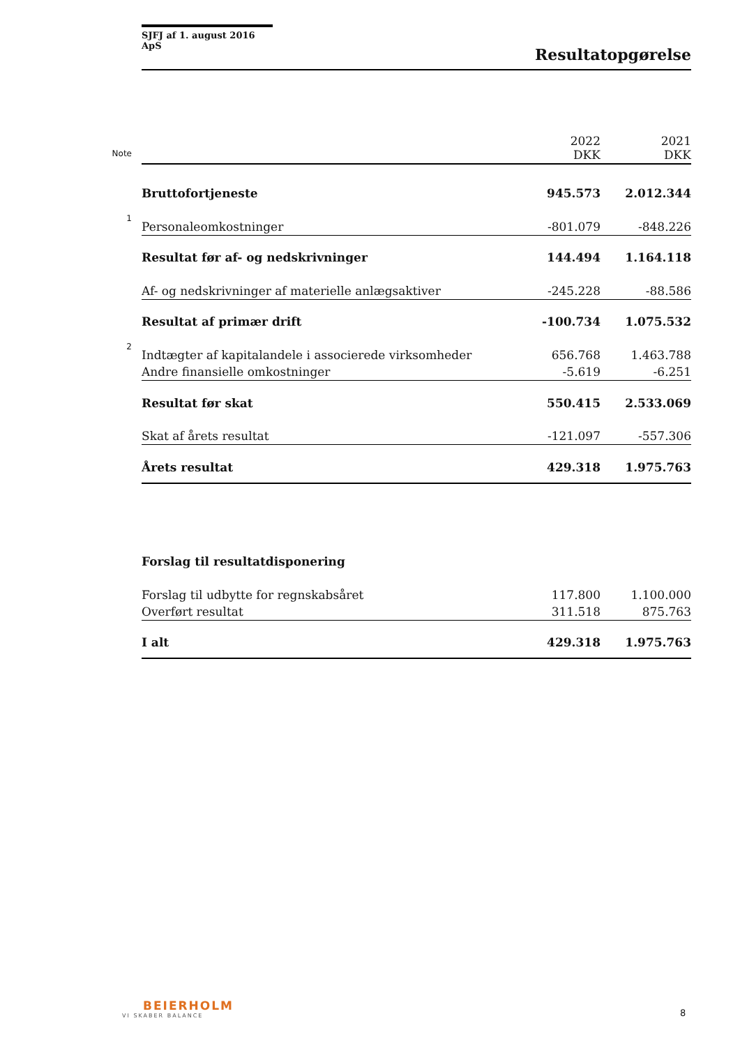SJFJ af 1. august 2016 ApS
Resultatopgørelse
| Note | | 2022 DKK | 2021 DKK |
| --- | --- | --- | --- |
| | Bruttofortjeneste | 945.573 | 2.012.344 |
| 1 | Personaleomkostninger | -801.079 | -848.226 |
| | Resultat før af- og nedskrivninger | 144.494 | 1.164.118 |
| | Af- og nedskrivninger af materielle anlægsaktiver | -245.228 | -88.586 |
| | Resultat af primær drift | -100.734 | 1.075.532 |
| 2 | Indtægter af kapitalandele i associerede virksomheder | 656.768 | 1.463.788 |
| | Andre finansielle omkostninger | -5.619 | -6.251 |
| | Resultat før skat | 550.415 | 2.533.069 |
| | Skat af årets resultat | -121.097 | -557.306 |
| | Årets resultat | 429.318 | 1.975.763 |
| | Forslag til resultatdisponering | | |
| | Forslag til udbytte for regnskabsåret | 117.800 | 1.100.000 |
| | Overført resultat | 311.518 | 875.763 |
| | I alt | 429.318 | 1.975.763 |
BEIERHOLM
VI SKABER BALANCE
8